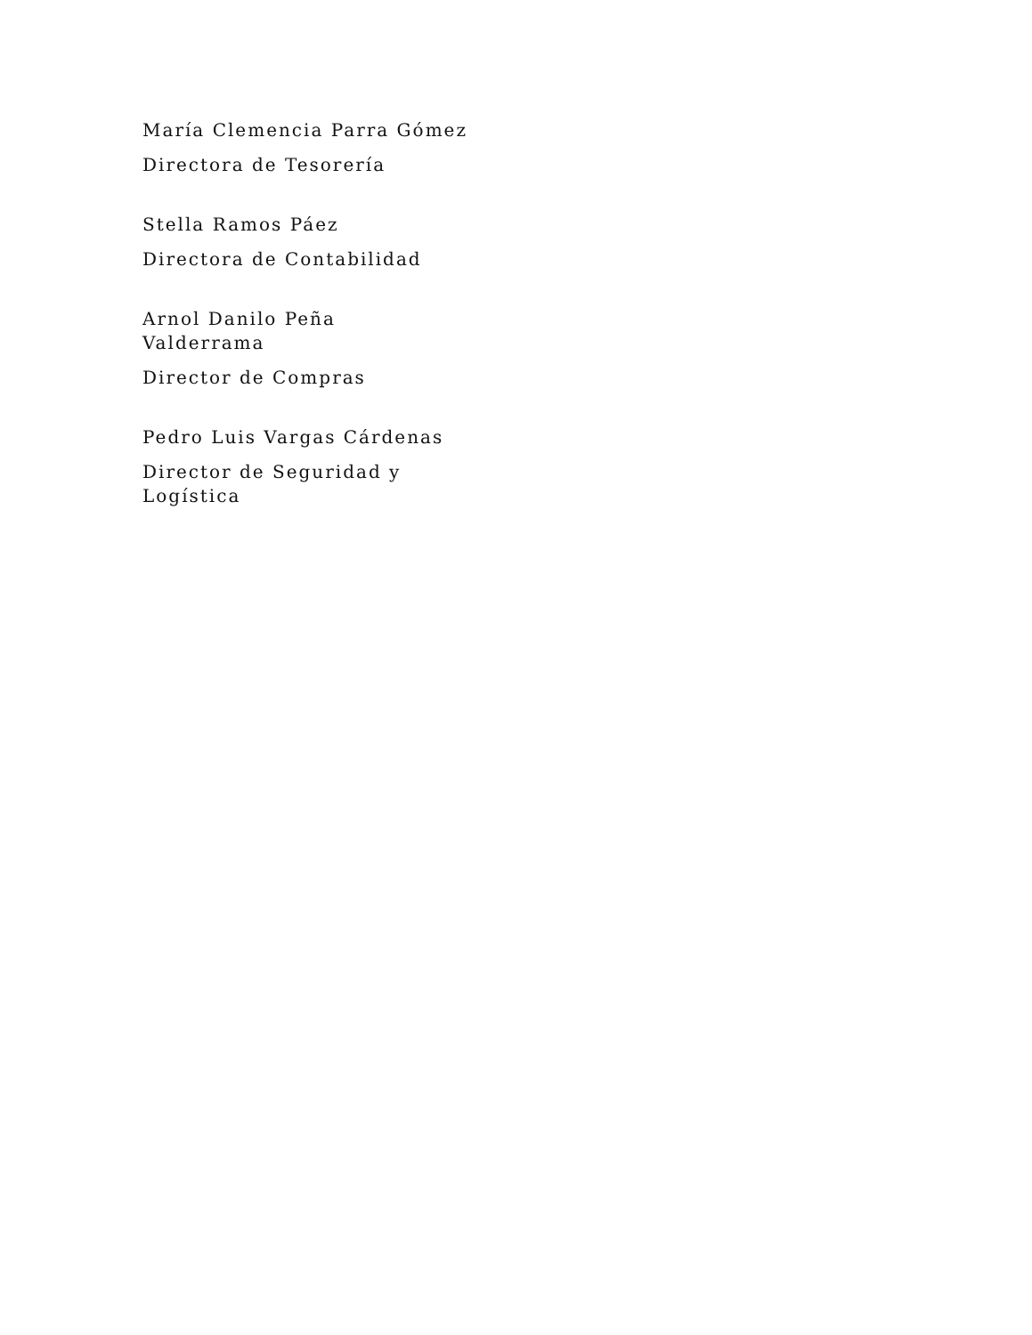María Clemencia Parra Gómez
Directora de Tesorería
Stella Ramos Páez
Directora de Contabilidad
Arnol Danilo Peña Valderrama
Director de Compras
Pedro Luis Vargas Cárdenas
Director de Seguridad y Logística